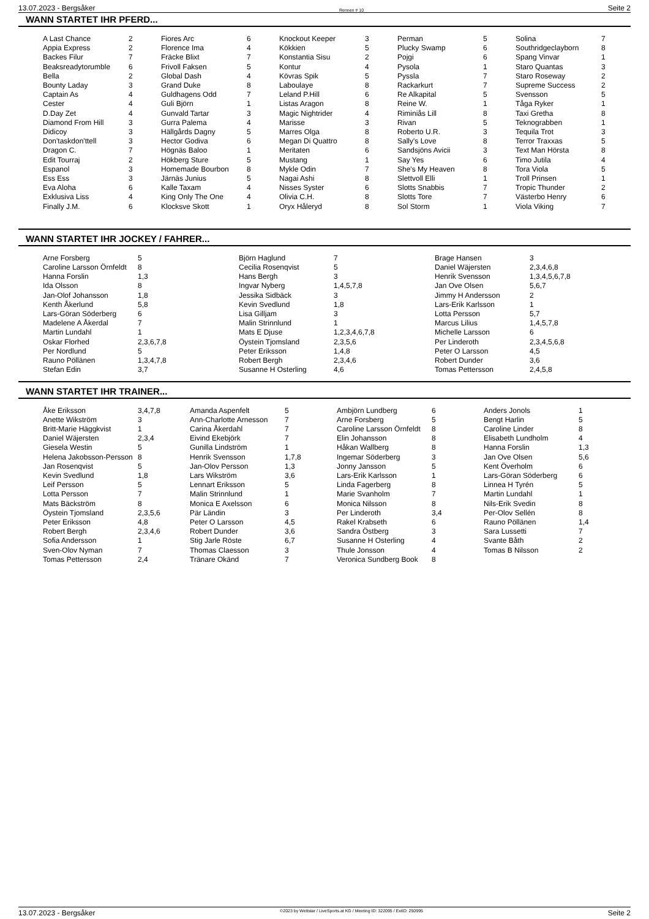13.07.2023 - Bergsåker Rennen # 10 Seite 2
WANN STARTET IHR PFERD...
| A Last Chance | 2 | Fiores Arc | 6 | Knockout Keeper | 3 | Perman | 5 | Solina | 7 |
| Appia Express | 2 | Florence Ima | 4 | Kökkien | 5 | Plucky Swamp | 6 | Southridgeclayborn | 8 |
| Backes Filur | 7 | Fräcke Blixt | 7 | Konstantia Sisu | 2 | Pojgi | 6 | Spang Vinvar | 1 |
| Beaksreadytorumble | 6 | Frivoll Faksen | 5 | Kontur | 4 | Pysola | 1 | Staro Quantas | 3 |
| Bella | 2 | Global Dash | 4 | Kövras Spik | 5 | Pyssla | 7 | Staro Roseway | 2 |
| Bounty Laday | 3 | Grand Duke | 8 | Laboulaye | 8 | Rackarkurt | 7 | Supreme Success | 2 |
| Captain As | 4 | Guldhagens Odd | 7 | Leland P.Hill | 6 | Re Alkapital | 5 | Svensson | 5 |
| Cester | 4 | Guli Björn | 1 | Listas Aragon | 8 | Reine W. | 1 | Tåga Ryker | 1 |
| D.Day Zet | 4 | Gunvald Tartar | 3 | Magic Nightrider | 4 | Riminiås Lill | 8 | Taxi Gretha | 8 |
| Diamond From Hill | 3 | Gurra Palema | 4 | Marisse | 3 | Rivan | 5 | Teknograbben | 1 |
| Didicoy | 3 | Hällgårds Dagny | 5 | Marres Olga | 8 | Roberto U.R. | 3 | Tequila Trot | 3 |
| Don'taskdon'ttell | 3 | Hector Godiva | 6 | Megan Di Quattro | 8 | Sally's Love | 8 | Terror Traxxas | 5 |
| Dragon C. | 7 | Högnäs Baloo | 1 | Meritaten | 6 | Sandsjöns Avicii | 3 | Text Man Hörsta | 8 |
| Edit Tourraj | 2 | Hökberg Sture | 5 | Mustang | 1 | Say Yes | 6 | Timo Jutila | 4 |
| Espanol | 3 | Homemade Bourbon | 8 | Mykle Odin | 7 | She's My Heaven | 8 | Tora Viola | 5 |
| Ess Ess | 3 | Järnäs Junius | 5 | Nagai Ashi | 8 | Slettvoll Elli | 1 | Troll Prinsen | 1 |
| Eva Aloha | 6 | Kalle Taxam | 4 | Nisses Syster | 6 | Slotts Snabbis | 7 | Tropic Thunder | 2 |
| Exklusiva Liss | 4 | King Only The One | 4 | Olivia C.H. | 8 | Slotts Tore | 7 | Västerbo Henry | 6 |
| Finally J.M. | 6 | Klocksve Skott | 1 | Oryx Håleryd | 8 | Sol Storm | 1 | Viola Viking | 7 |
WANN STARTET IHR JOCKEY / FAHRER...
| Arne Forsberg | 5 | Björn Haglund | 7 | Brage Hansen | 3 |
| Caroline Larsson Örnfeldt | 8 | Cecilia Rosenqvist | 5 | Daniel Wäjersten | 2,3,4,6,8 |
| Hanna Forslin | 1,3 | Hans Bergh | 3 | Henrik Svensson | 1,3,4,5,6,7,8 |
| Ida Olsson | 8 | Ingvar Nyberg | 1,4,5,7,8 | Jan Ove Olsen | 5,6,7 |
| Jan-Olof Johansson | 1,8 | Jessika Sidbäck | 3 | Jimmy H Andersson | 2 |
| Kenth Åkerlund | 5,8 | Kevin Svedlund | 1,8 | Lars-Erik Karlsson | 1 |
| Lars-Göran Söderberg | 6 | Lisa Gilljam | 3 | Lotta Persson | 5,7 |
| Madelene A Åkerdal | 7 | Malin Strinnlund | 1 | Marcus Lilius | 1,4,5,7,8 |
| Martin Lundahl | 1 | Mats E Djuse | 1,2,3,4,6,7,8 | Michelle Larsson | 6 |
| Oskar Florhed | 2,3,6,7,8 | Öystein Tjomsland | 2,3,5,6 | Per Linderoth | 2,3,4,5,6,8 |
| Per Nordlund | 5 | Peter Eriksson | 1,4,8 | Peter O Larsson | 4,5 |
| Rauno Pöllänen | 1,3,4,7,8 | Robert Bergh | 2,3,4,6 | Robert Dunder | 3,6 |
| Stefan Edin | 3,7 | Susanne H Osterling | 4,6 | Tomas Pettersson | 2,4,5,8 |
WANN STARTET IHR TRAINER...
| Åke Eriksson | 3,4,7,8 | Amanda Aspenfelt | 5 | Ambjörn Lundberg | 6 | Anders Jonols | 1 |
| Anette Wikström | 3 | Ann-Charlotte Arnesson | 7 | Arne Forsberg | 5 | Bengt Harlin | 5 |
| Britt-Marie Häggkvist | 1 | Carina Åkerdahl | 7 | Caroline Larsson Örnfeldt | 8 | Caroline Linder | 8 |
| Daniel Wäjersten | 2,3,4 | Eivind Ekebjörk | 7 | Elin Johansson | 8 | Elisabeth Lundholm | 4 |
| Giesela Westin | 5 | Gunilla Lindström | 1 | Håkan Wallberg | 8 | Hanna Forslin | 1,3 |
| Helena Jakobsson-Persson | 8 | Henrik Svensson | 1,7,8 | Ingemar Söderberg | 3 | Jan Ove Olsen | 5,6 |
| Jan Rosenqvist | 5 | Jan-Olov Persson | 1,3 | Jonny Jansson | 5 | Kent Överholm | 6 |
| Kevin Svedlund | 1,8 | Lars Wikström | 3,6 | Lars-Erik Karlsson | 1 | Lars-Göran Söderberg | 6 |
| Leif Persson | 5 | Lennart Eriksson | 5 | Linda Fagerberg | 8 | Linnea H Tyrén | 5 |
| Lotta Persson | 7 | Malin Strinnlund | 1 | Marie Svanholm | 7 | Martin Lundahl | 1 |
| Mats Bäckström | 8 | Monica E Axelsson | 6 | Monica Nilsson | 8 | Nils-Erik Svedin | 8 |
| Öystein Tjomsland | 2,3,5,6 | Pär Ländin | 3 | Per Linderoth | 3,4 | Per-Olov Sellén | 8 |
| Peter Eriksson | 4,8 | Peter O Larsson | 4,5 | Rakel Krabseth | 6 | Rauno Pöllänen | 1,4 |
| Robert Bergh | 2,3,4,6 | Robert Dunder | 3,6 | Sandra Östberg | 3 | Sara Lussetti | 7 |
| Sofia Andersson | 1 | Stig Jarle Röste | 6,7 | Susanne H Osterling | 4 | Svante Båth | 2 |
| Sven-Olov Nyman | 7 | Thomas Claesson | 3 | Thule Jonsson | 4 | Tomas B Nilsson | 2 |
| Tomas Pettersson | 2,4 | Tränare Okänd | 7 | Veronica Sundberg Book | 8 | | |
13.07.2023 - Bergsåker ©2023 by Wettstar / LiveSports.at KG / Meeting ID: 322095 / ExtID: 250995 Seite 2